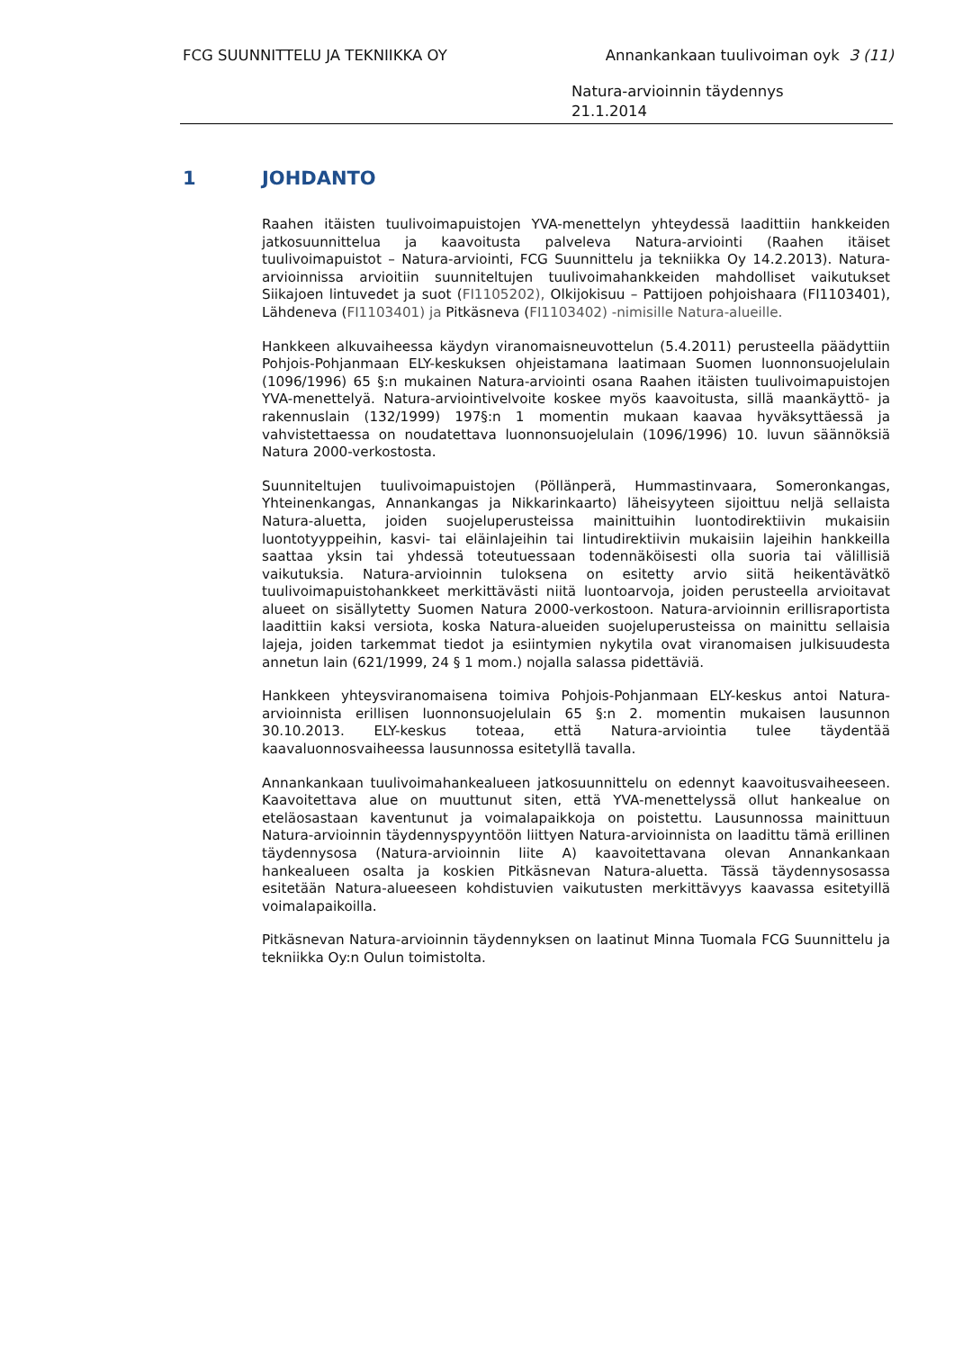FCG SUUNNITTELU JA TEKNIIKKA OY Annankankaan tuulivoiman oyk 3 (11)
Natura-arvioinnin täydennys
21.1.2014
1 JOHDANTO
Raahen itäisten tuulivoimapuistojen YVA-menettelyn yhteydessä laadittiin hankkeiden jatkosuunnittelua ja kaavoitusta palveleva Natura-arviointi (Raahen itäiset tuulivoimapuistot – Natura-arviointi, FCG Suunnittelu ja tekniikka Oy 14.2.2013). Natura-arvioinnissa arvioitiin suunniteltujen tuulivoimahankkeiden mahdolliset vaikutukset Siikajoen lintuvedet ja suot (FI1105202), Olkijokisuu – Pattijoen pohjoishaara (FI1103401), Lähdeneva (FI1103401) ja Pitkäsneva (FI1103402) -nimisille Natura-alueille.
Hankkeen alkuvaiheessa käydyn viranomaisneuvottelun (5.4.2011) perusteella päädyttiin Pohjois-Pohjanmaan ELY-keskuksen ohjeistamana laatimaan Suomen luonnonsuojelulain (1096/1996) 65 §:n mukainen Natura-arviointi osana Raahen itäisten tuulivoimapuistojen YVA-menettelyä. Natura-arviointivelvoite koskee myös kaavoitusta, sillä maankäyttö- ja rakennuslain (132/1999) 197§:n 1 momentin mukaan kaavaa hyväksyttäessä ja vahvistettaessa on noudatettava luonnonsuojelulain (1096/1996) 10. luvun säännöksiä Natura 2000-verkostosta.
Suunniteltujen tuulivoimapuistojen (Pöllänperä, Hummastinvaara, Someronkangas, Yhteinenkangas, Annankangas ja Nikkarinkaarto) läheisyyteen sijoittuu neljä sellaista Natura-aluetta, joiden suojeluperusteissa mainittuihin luontodirektiivin mukaisiin luontotyyppeihin, kasvi- tai eläinlajeihin tai lintudirektiivin mukaisiin lajeihin hankkeilla saattaa yksin tai yhdessä toteutuessaan todennäköisesti olla suoria tai välillisiä vaikutuksia. Natura-arvioinnin tuloksena on esitetty arvio siitä heikentävätkö tuulivoimapuistohankkeet merkittävästi niitä luontoarvoja, joiden perusteella arvioitavat alueet on sisällytetty Suomen Natura 2000-verkostoon. Natura-arvioinnin erillisraportista laadittiin kaksi versiota, koska Natura-alueiden suojeluperusteissa on mainittu sellaisia lajeja, joiden tarkemmat tiedot ja esiintymien nykytila ovat viranomaisen julkisuudesta annetun lain (621/1999, 24 § 1 mom.) nojalla salassa pidettäviä.
Hankkeen yhteysviranomaisena toimiva Pohjois-Pohjanmaan ELY-keskus antoi Natura-arvioinnista erillisen luonnonsuojelulain 65 §:n 2. momentin mukaisen lausunnon 30.10.2013. ELY-keskus toteaa, että Natura-arviointia tulee täydentää kaavaluonnosvaiheessa lausunnossa esitetyllä tavalla.
Annankankaan tuulivoimahankealueen jatkosuunnittelu on edennyt kaavoitusvaiheeseen. Kaavoitettava alue on muuttunut siten, että YVA-menettelyssä ollut hankealue on eteläosastaan kaventunut ja voimalapaikkoja on poistettu. Lausunnossa mainittuun Natura-arvioinnin täydennyspyyntöön liittyen Natura-arvioinnista on laadittu tämä erillinen täydennysosa (Natura-arvioinnin liite A) kaavoitettavana olevan Annankankaan hankealueen osalta ja koskien Pitkäsnevan Natura-aluetta. Tässä täydennysosassa esitetään Natura-alueeseen kohdistuvien vaikutusten merkittävyys kaavassa esitetyillä voimalapaikoilla.
Pitkäsnevan Natura-arvioinnin täydennyksen on laatinut Minna Tuomala FCG Suunnittelu ja tekniikka Oy:n Oulun toimistolta.